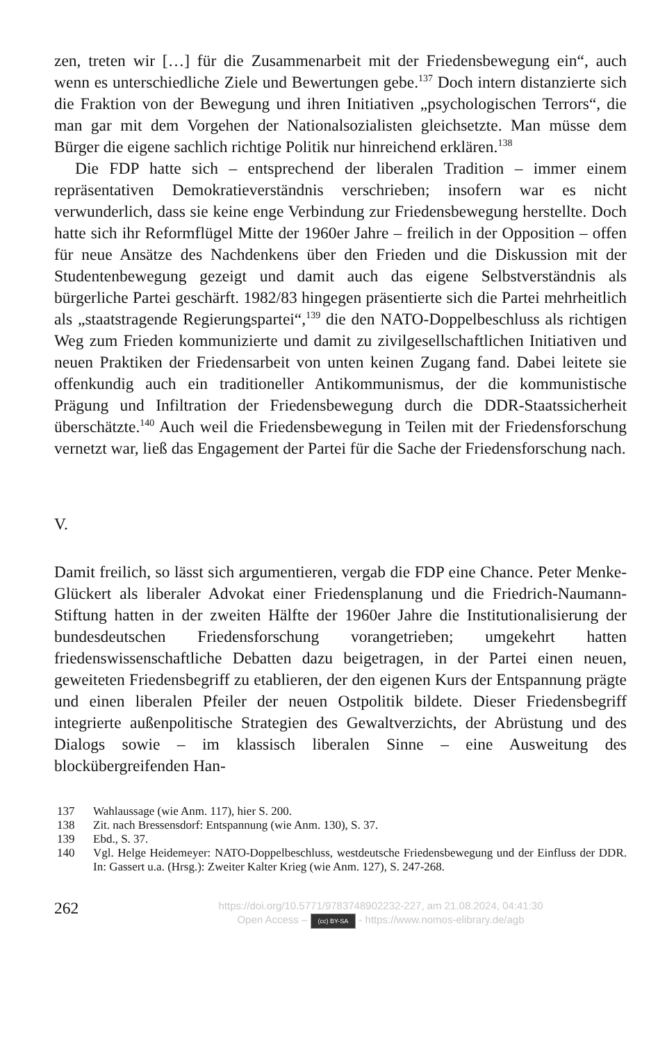zen, treten wir […] für die Zusammenarbeit mit der Friedensbewegung ein“, auch wenn es unterschiedliche Ziele und Bewertungen gebe.<sup>137</sup> Doch intern distanzierte sich die Fraktion von der Bewegung und ihren Initiativen „psychologischen Terrors“, die man gar mit dem Vorgehen der Nationalsozialisten gleichsetzte. Man müsse dem Bürger die eigene sachlich richtige Politik nur hinreichend erklären.<sup>138</sup>
Die FDP hatte sich – entsprechend der liberalen Tradition – immer einem repräsentativen Demokratieverständnis verschrieben; insofern war es nicht verwunderlich, dass sie keine enge Verbindung zur Friedensbewegung herstellte. Doch hatte sich ihr Reformflügel Mitte der 1960er Jahre – freilich in der Opposition – offen für neue Ansätze des Nachdenkens über den Frieden und die Diskussion mit der Studentenbewegung gezeigt und damit auch das eigene Selbstverständnis als bürgerliche Partei geschärft. 1982/83 hingegen präsentierte sich die Partei mehrheitlich als „staatstragende Regierungspartei“,<sup>139</sup> die den NATO-Doppelbeschluss als richtigen Weg zum Frieden kommunizierte und damit zu zivilgesellschaftlichen Initiativen und neuen Praktiken der Friedensarbeit von unten keinen Zugang fand. Dabei leitete sie offenkundig auch ein traditioneller Antikommunismus, der die kommunistische Prägung und Infiltration der Friedensbewegung durch die DDR-Staatssicherheit überschätzte.<sup>140</sup> Auch weil die Friedensbewegung in Teilen mit der Friedensforschung vernetzt war, ließ das Engagement der Partei für die Sache der Friedensforschung nach.
V.
Damit freilich, so lässt sich argumentieren, vergab die FDP eine Chance. Peter Menke-Glückert als liberaler Advokat einer Friedensplanung und die Friedrich-Naumann-Stiftung hatten in der zweiten Hälfte der 1960er Jahre die Institutionalisierung der bundesdeutschen Friedensforschung vorangetrieben; umgekehrt hatten friedenswissenschaftliche Debatten dazu beigetragen, in der Partei einen neuen, geweiteten Friedensbegriff zu etablieren, der den eigenen Kurs der Entspannung prägte und einen liberalen Pfeiler der neuen Ostpolitik bildete. Dieser Friedensbegriff integrierte außenpolitische Strategien des Gewaltverzichts, der Abrüstung und des Dialogs sowie – im klassisch liberalen Sinne – eine Ausweitung des blockübergreifenden Han-
137 Wahlaussage (wie Anm. 117), hier S. 200.
138 Zit. nach Bressensdorf: Entspannung (wie Anm. 130), S. 37.
139 Ebd., S. 37.
140 Vgl. Helge Heidemeyer: NATO-Doppelbeschluss, westdeutsche Friedensbewegung und der Einfluss der DDR. In: Gassert u.a. (Hrsg.): Zweiter Kalter Krieg (wie Anm. 127), S. 247-268.
262
https://doi.org/10.5771/9783748902232-227, am 21.08.2024, 04:41:30
Open Access – (cc) BY-SA - https://www.nomos-elibrary.de/agb